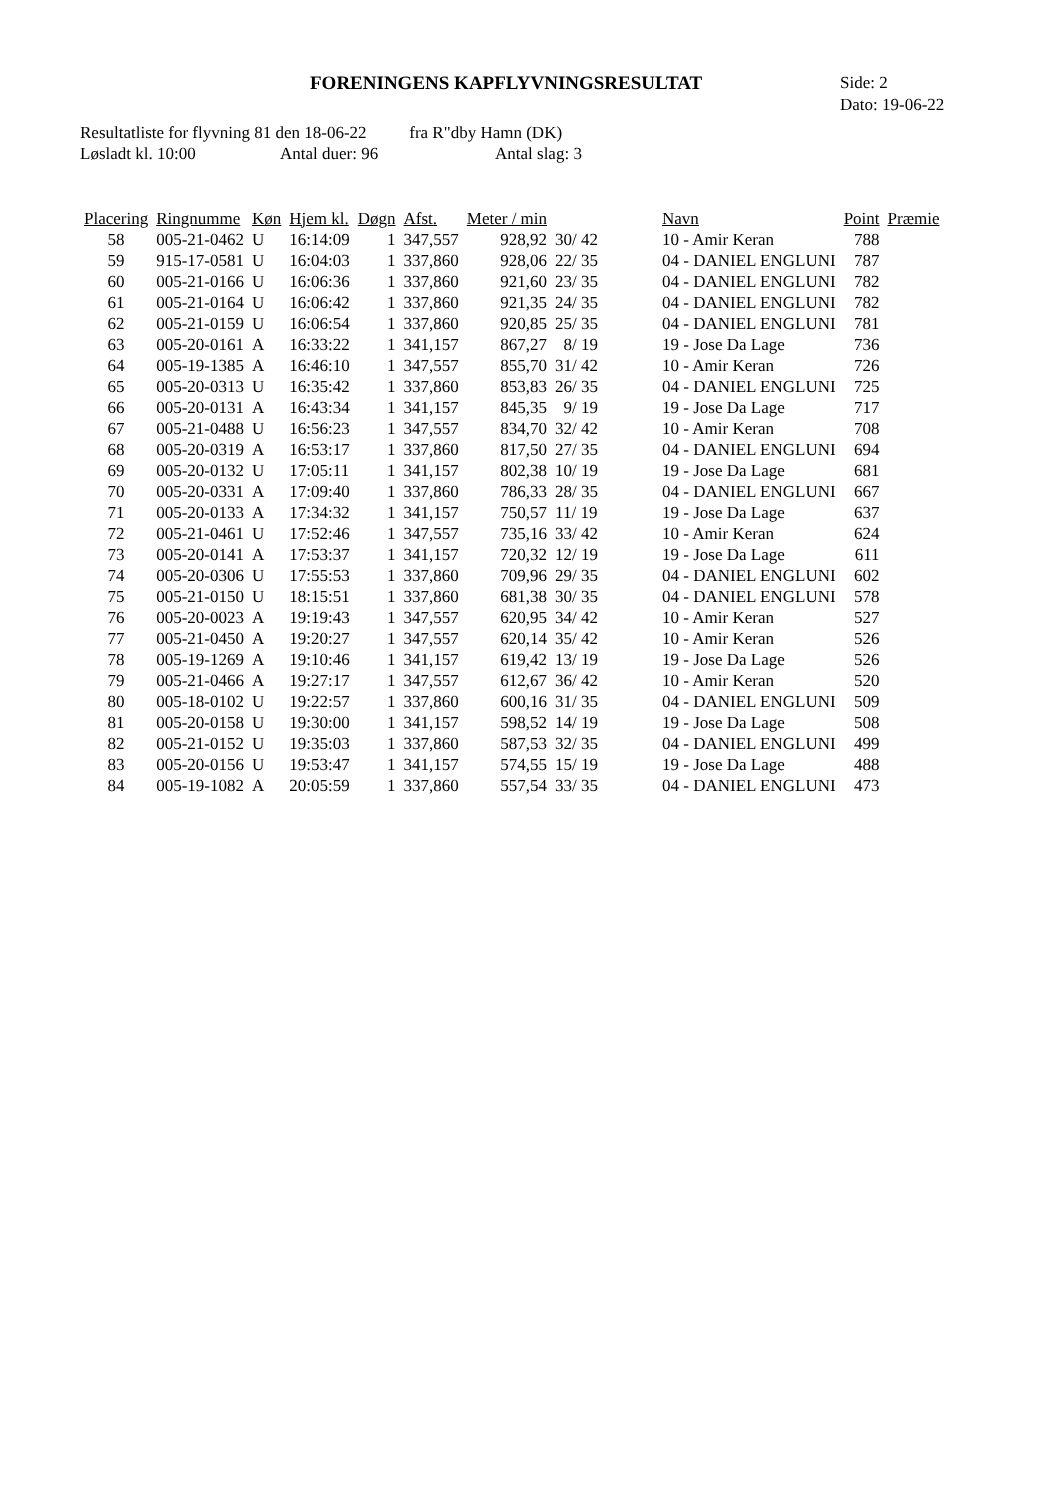FORENINGENS KAPFLYVNINGSRESULTAT
Side: 2
Dato: 19-06-22
Resultatliste for flyvning 81 den 18-06-22 fra R"dby Hamn (DK)
Løsladt kl. 10:00 Antal duer: 96 Antal slag: 3
| Placering | Ringnumme | Køn | Hjem kl. | Døgn | Afst. | Meter / min | | Navn | Point | Præmie |
| --- | --- | --- | --- | --- | --- | --- | --- | --- | --- | --- |
| 58 | 005-21-0462 | U | 16:14:09 | 1 | 347,557 | 928,92 | 30/ 42 | 10 - Amir Keran | 788 | |
| 59 | 915-17-0581 | U | 16:04:03 | 1 | 337,860 | 928,06 | 22/ 35 | 04 - DANIEL ENGLUNI | 787 | |
| 60 | 005-21-0166 | U | 16:06:36 | 1 | 337,860 | 921,60 | 23/ 35 | 04 - DANIEL ENGLUNI | 782 | |
| 61 | 005-21-0164 | U | 16:06:42 | 1 | 337,860 | 921,35 | 24/ 35 | 04 - DANIEL ENGLUNI | 782 | |
| 62 | 005-21-0159 | U | 16:06:54 | 1 | 337,860 | 920,85 | 25/ 35 | 04 - DANIEL ENGLUNI | 781 | |
| 63 | 005-20-0161 | A | 16:33:22 | 1 | 341,157 | 867,27 | 8/ 19 | 19 - Jose Da Lage | 736 | |
| 64 | 005-19-1385 | A | 16:46:10 | 1 | 347,557 | 855,70 | 31/ 42 | 10 - Amir Keran | 726 | |
| 65 | 005-20-0313 | U | 16:35:42 | 1 | 337,860 | 853,83 | 26/ 35 | 04 - DANIEL ENGLUNI | 725 | |
| 66 | 005-20-0131 | A | 16:43:34 | 1 | 341,157 | 845,35 | 9/ 19 | 19 - Jose Da Lage | 717 | |
| 67 | 005-21-0488 | U | 16:56:23 | 1 | 347,557 | 834,70 | 32/ 42 | 10 - Amir Keran | 708 | |
| 68 | 005-20-0319 | A | 16:53:17 | 1 | 337,860 | 817,50 | 27/ 35 | 04 - DANIEL ENGLUNI | 694 | |
| 69 | 005-20-0132 | U | 17:05:11 | 1 | 341,157 | 802,38 | 10/ 19 | 19 - Jose Da Lage | 681 | |
| 70 | 005-20-0331 | A | 17:09:40 | 1 | 337,860 | 786,33 | 28/ 35 | 04 - DANIEL ENGLUNI | 667 | |
| 71 | 005-20-0133 | A | 17:34:32 | 1 | 341,157 | 750,57 | 11/ 19 | 19 - Jose Da Lage | 637 | |
| 72 | 005-21-0461 | U | 17:52:46 | 1 | 347,557 | 735,16 | 33/ 42 | 10 - Amir Keran | 624 | |
| 73 | 005-20-0141 | A | 17:53:37 | 1 | 341,157 | 720,32 | 12/ 19 | 19 - Jose Da Lage | 611 | |
| 74 | 005-20-0306 | U | 17:55:53 | 1 | 337,860 | 709,96 | 29/ 35 | 04 - DANIEL ENGLUNI | 602 | |
| 75 | 005-21-0150 | U | 18:15:51 | 1 | 337,860 | 681,38 | 30/ 35 | 04 - DANIEL ENGLUNI | 578 | |
| 76 | 005-20-0023 | A | 19:19:43 | 1 | 347,557 | 620,95 | 34/ 42 | 10 - Amir Keran | 527 | |
| 77 | 005-21-0450 | A | 19:20:27 | 1 | 347,557 | 620,14 | 35/ 42 | 10 - Amir Keran | 526 | |
| 78 | 005-19-1269 | A | 19:10:46 | 1 | 341,157 | 619,42 | 13/ 19 | 19 - Jose Da Lage | 526 | |
| 79 | 005-21-0466 | A | 19:27:17 | 1 | 347,557 | 612,67 | 36/ 42 | 10 - Amir Keran | 520 | |
| 80 | 005-18-0102 | U | 19:22:57 | 1 | 337,860 | 600,16 | 31/ 35 | 04 - DANIEL ENGLUNI | 509 | |
| 81 | 005-20-0158 | U | 19:30:00 | 1 | 341,157 | 598,52 | 14/ 19 | 19 - Jose Da Lage | 508 | |
| 82 | 005-21-0152 | U | 19:35:03 | 1 | 337,860 | 587,53 | 32/ 35 | 04 - DANIEL ENGLUNI | 499 | |
| 83 | 005-20-0156 | U | 19:53:47 | 1 | 341,157 | 574,55 | 15/ 19 | 19 - Jose Da Lage | 488 | |
| 84 | 005-19-1082 | A | 20:05:59 | 1 | 337,860 | 557,54 | 33/ 35 | 04 - DANIEL ENGLUNI | 473 | |